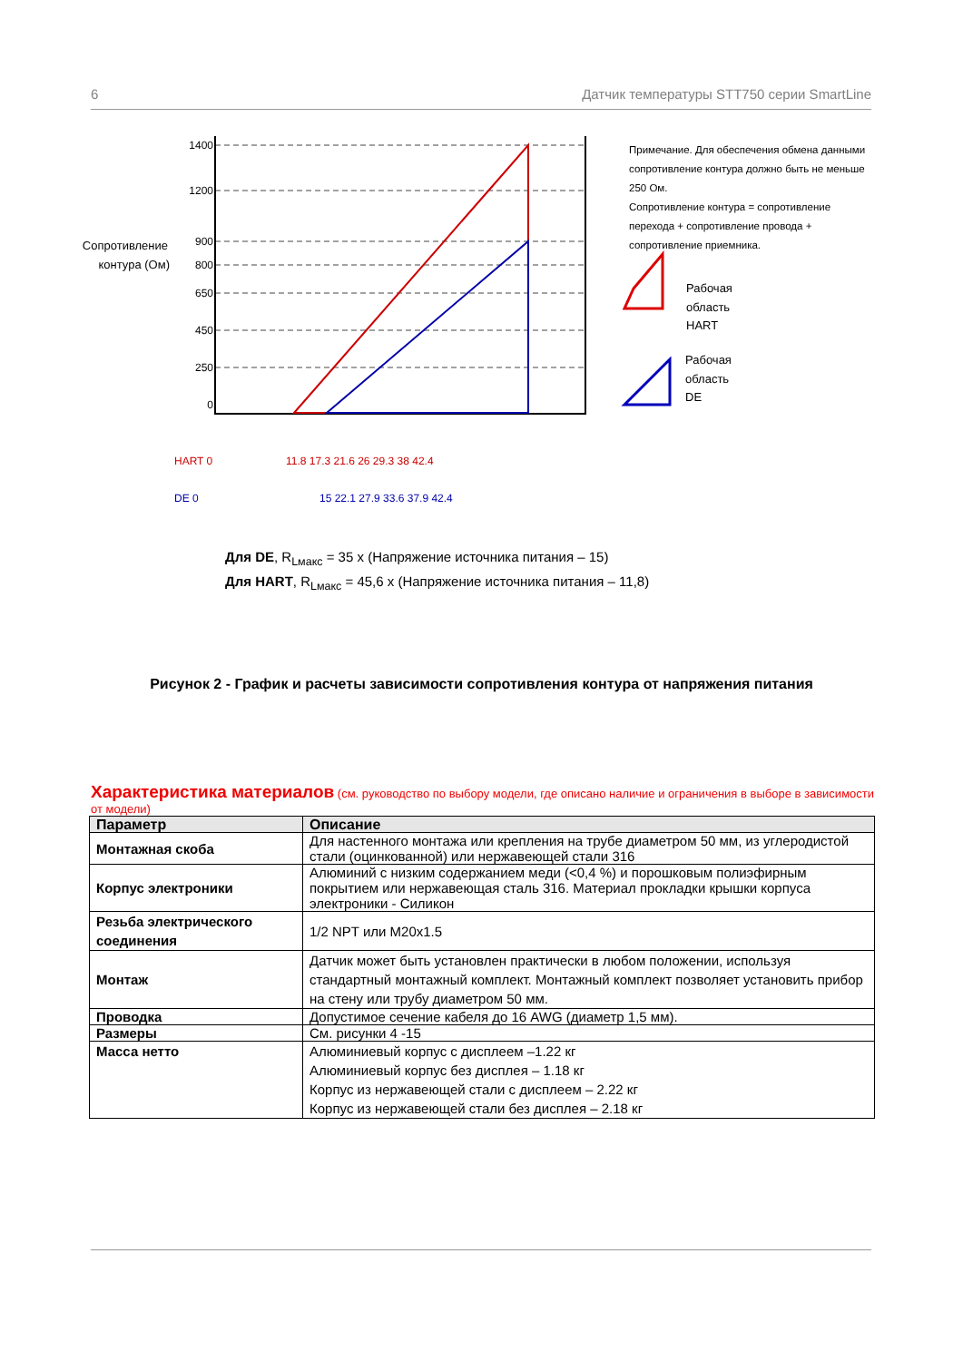6 Датчик температуры STT750 серии SmartLine
Сопротивление
контура (Ом)
1400
1200
900
800
650
450
250
0
HART 0
11.8 17.3 21.6 26 29.3 38 42.4
DE 0
15 22.1 27.9 33.6 37.9 42.4
Рабочая
область
HART
Рабочая
область
DE
Примечание. Для обеспечения обмена данными сопротивление контура должно быть не меньше 250 Ом.
Сопротивление контура = сопротивление перехода + сопротивление провода + сопротивление приемника.
Для DE, R<sub>Lмакс</sub> = 35 x (Напряжение источника питания – 15)
Для HART, R<sub>Lмакс</sub> = 45,6 x (Напряжение источника питания – 11,8)
Рисунок 2 - График и расчеты зависимости сопротивления контура от напряжения питания
Характеристика материалов (см. руководство по выбору модели, где описано наличие и ограничения в выборе в зависимости от модели)
| Параметр | Описание |
| --- | --- |
| Монтажная скоба | Для настенного монтажа или крепления на трубе диаметром 50 мм, из углеродистой стали (оцинкованной) или нержавеющей стали 316 |
| Корпус электроники | Алюминий с низким содержанием меди (<0,4 %) и порошковым полиэфирным покрытием или нержавеющая сталь 316. Материал прокладки крышки корпуса электроники - Силикон |
| Резьба электрического соединения | 1/2 NPT или M20x1.5 |
| Монтаж | Датчик может быть установлен практически в любом положении, используя стандартный монтажный комплект. Монтажный комплект позволяет установить прибор на стену или трубу диаметром 50 мм. |
| Проводка | Допустимое сечение кабеля до 16 AWG (диаметр 1,5 мм). |
| Размеры | См. рисунки 4 -15 |
| Масса нетто | Алюминиевый корпус с дисплеем –1.22 кг Алюминиевый корпус без дисплея – 1.18 кг Корпус из нержавеющей стали с дисплеем – 2.22 кг Корпус из нержавеющей стали без дисплея – 2.18 кг |